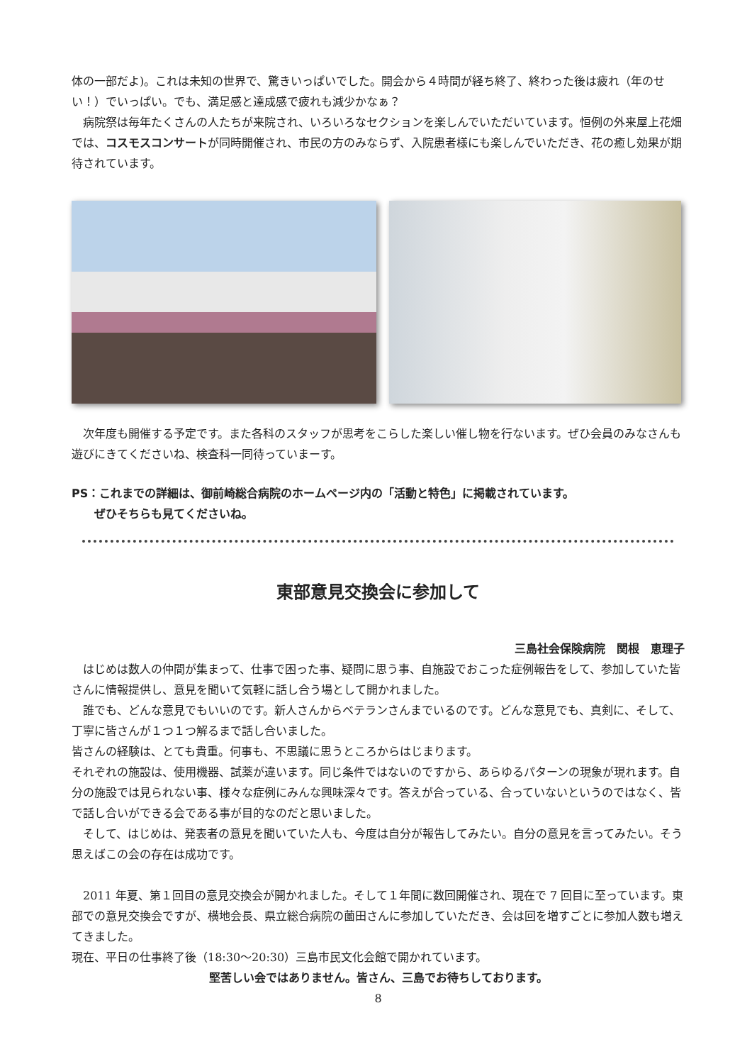体の一部だよ)。これは未知の世界で、驚きいっぱいでした。開会から４時間が経ち終了、終わった後は疲れ（年のせい！）でいっぱい。でも、満足感と達成感で疲れも減少かなぁ？
　病院祭は毎年たくさんの人たちが来院され、いろいろなセクションを楽しんでいただいています。恒例の外来屋上花畑では、コスモスコンサートが同時開催され、市民の方のみならず、入院患者様にも楽しんでいただき、花の癒し効果が期待されています。
　次年度も開催する予定です。また各科のスタッフが思考をこらした楽しい催し物を行ないます。ぜひ会員のみなさんも遊びにきてくださいね、検査科一同待っていまーす。
PS：これまでの詳細は、御前崎総合病院のホームページ内の「活動と特色」に掲載されています。
　　ぜひそちらも見てくださいね。
東部意見交換会に参加して
三島社会保険病院　関根　恵理子
　はじめは数人の仲間が集まって、仕事で困った事、疑問に思う事、自施設でおこった症例報告をして、参加していた皆さんに情報提供し、意見を聞いて気軽に話し合う場として開かれました。
　誰でも、どんな意見でもいいのです。新人さんからベテランさんまでいるのです。どんな意見でも、真剣に、そして、丁寧に皆さんが１つ１つ解るまで話し合いました。
皆さんの経験は、とても貴重。何事も、不思議に思うところからはじまります。
それぞれの施設は、使用機器、試薬が違います。同じ条件ではないのですから、あらゆるパターンの現象が現れます。自分の施設では見られない事、様々な症例にみんな興味深々です。答えが合っている、合っていないというのではなく、皆で話し合いができる会である事が目的なのだと思いました。
　そして、はじめは、発表者の意見を聞いていた人も、今度は自分が報告してみたい。自分の意見を言ってみたい。そう思えばこの会の存在は成功です。
　2011 年夏、第１回目の意見交換会が開かれました。そして１年間に数回開催され、現在で 7 回目に至っています。東部での意見交換会ですが、横地会長、県立総合病院の薗田さんに参加していただき、会は回を増すごとに参加人数も増えてきました。
現在、平日の仕事終了後（18:30～20:30）三島市民文化会館で開かれています。
堅苦しい会ではありません。皆さん、三島でお待ちしております。
8